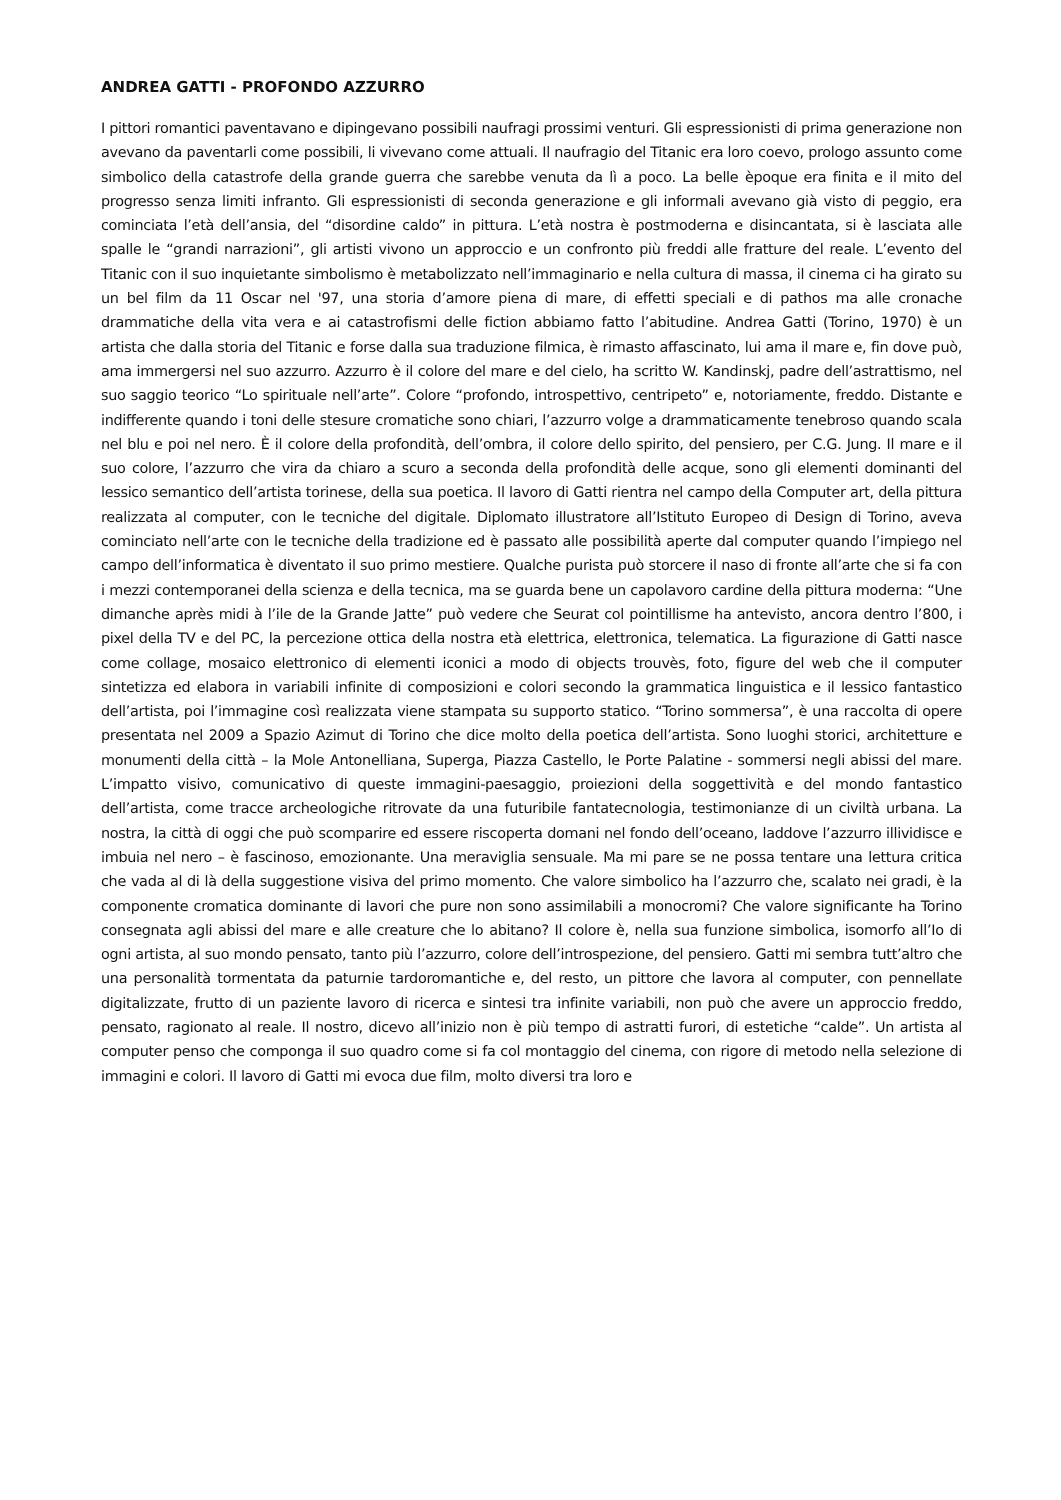ANDREA GATTI - PROFONDO AZZURRO
I pittori romantici paventavano e dipingevano possibili naufragi prossimi venturi. Gli espressionisti di prima generazione non avevano da paventarli come possibili, li vivevano come attuali. Il naufragio del Titanic era loro coevo, prologo assunto come simbolico della catastrofe della grande guerra che sarebbe venuta da lì a poco. La belle èpoque era finita e il mito del progresso senza limiti infranto. Gli espressionisti di seconda generazione e gli informali avevano già visto di peggio, era cominciata l’età dell’ansia, del “disordine caldo” in pittura. L’età nostra è postmoderna e disincantata, si è lasciata alle spalle le “grandi narrazioni”, gli artisti vivono un approccio e un confronto più freddi alle fratture del reale. L’evento del Titanic con il suo inquietante simbolismo è metabolizzato nell’immaginario e nella cultura di massa, il cinema ci ha girato su un bel film da 11 Oscar nel '97, una storia d’amore piena di mare, di effetti speciali e di pathos ma alle cronache drammatiche della vita vera e ai catastrofismi delle fiction abbiamo fatto l’abitudine. Andrea Gatti (Torino, 1970) è un artista che dalla storia del Titanic e forse dalla sua traduzione filmica, è rimasto affascinato, lui ama il mare e, fin dove può, ama immergersi nel suo azzurro. Azzurro è il colore del mare e del cielo, ha scritto W. Kandinskj, padre dell’astrattismo, nel suo saggio teorico “Lo spirituale nell’arte”. Colore “profondo, introspettivo, centripeto” e, notoriamente, freddo. Distante e indifferente quando i toni delle stesure cromatiche sono chiari, l’azzurro volge a drammaticamente tenebroso quando scala nel blu e poi nel nero. È il colore della profondità, dell’ombra, il colore dello spirito, del pensiero, per C.G. Jung. Il mare e il suo colore, l’azzurro che vira da chiaro a scuro a seconda della profondità delle acque, sono gli elementi dominanti del lessico semantico dell’artista torinese, della sua poetica. Il lavoro di Gatti rientra nel campo della Computer art, della pittura realizzata al computer, con le tecniche del digitale. Diplomato illustratore all’Istituto Europeo di Design di Torino, aveva cominciato nell’arte con le tecniche della tradizione ed è passato alle possibilità aperte dal computer quando l’impiego nel campo dell’informatica è diventato il suo primo mestiere. Qualche purista può storcere il naso di fronte all’arte che si fa con i mezzi contemporanei della scienza e della tecnica, ma se guarda bene un capolavoro cardine della pittura moderna: “Une dimanche après midi à l’ile de la Grande Jatte” può vedere che Seurat col pointillisme ha antevisto, ancora dentro l’800, i pixel della TV e del PC, la percezione ottica della nostra età elettrica, elettronica, telematica. La figurazione di Gatti nasce come collage, mosaico elettronico di elementi iconici a modo di objects trouvès, foto, figure del web che il computer sintetizza ed elabora in variabili infinite di composizioni e colori secondo la grammatica linguistica e il lessico fantastico dell’artista, poi l’immagine così realizzata viene stampata su supporto statico. “Torino sommersa”, è una raccolta di opere presentata nel 2009 a Spazio Azimut di Torino che dice molto della poetica dell’artista. Sono luoghi storici, architetture e monumenti della città – la Mole Antonelliana, Superga, Piazza Castello, le Porte Palatine - sommersi negli abissi del mare. L’impatto visivo, comunicativo di queste immagini-paesaggio, proiezioni della soggettività e del mondo fantastico dell’artista, come tracce archeologiche ritrovate da una futuribile fantatecnologia, testimonianze di un civiltà urbana. La nostra, la città di oggi che può scomparire ed essere riscoperta domani nel fondo dell’oceano, laddove l’azzurro illividisce e imbuia nel nero – è fascinoso, emozionante. Una meraviglia sensuale. Ma mi pare se ne possa tentare una lettura critica che vada al di là della suggestione visiva del primo momento. Che valore simbolico ha l’azzurro che, scalato nei gradi, è la componente cromatica dominante di lavori che pure non sono assimilabili a monocromi? Che valore significante ha Torino consegnata agli abissi del mare e alle creature che lo abitano? Il colore è, nella sua funzione simbolica, isomorfo all’Io di ogni artista, al suo mondo pensato, tanto più l’azzurro, colore dell’introspezione, del pensiero. Gatti mi sembra tutt’altro che una personalità tormentata da paturnie tardoromantiche e, del resto, un pittore che lavora al computer, con pennellate digitalizzate, frutto di un paziente lavoro di ricerca e sintesi tra infinite variabili, non può che avere un approccio freddo, pensato, ragionato al reale. Il nostro, dicevo all’inizio non è più tempo di astratti furori, di estetiche “calde”. Un artista al computer penso che componga il suo quadro come si fa col montaggio del cinema, con rigore di metodo nella selezione di immagini e colori. Il lavoro di Gatti mi evoca due film, molto diversi tra loro e